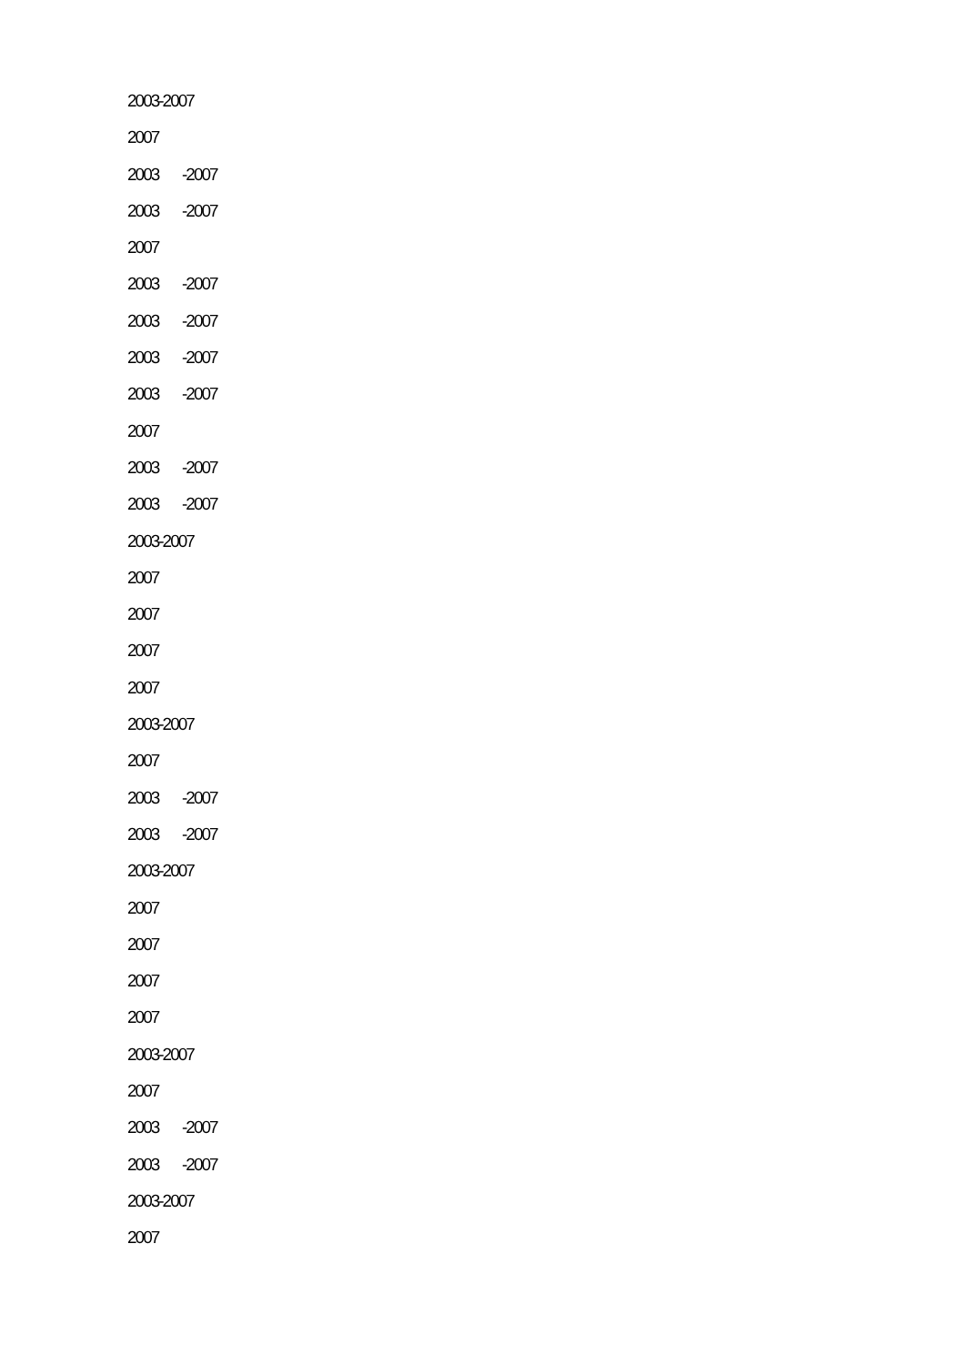2003-2007
2007
2003 -2007
2003 -2007
2007
2003 -2007
2003 -2007
2003 -2007
2003 -2007
2007
2003 -2007
2003 -2007
2003-2007
2007
2007
2007
2007
2003-2007
2007
2003 -2007
2003 -2007
2003-2007
2007
2007
2007
2007
2003-2007
2007
2003 -2007
2003 -2007
2003-2007
2007